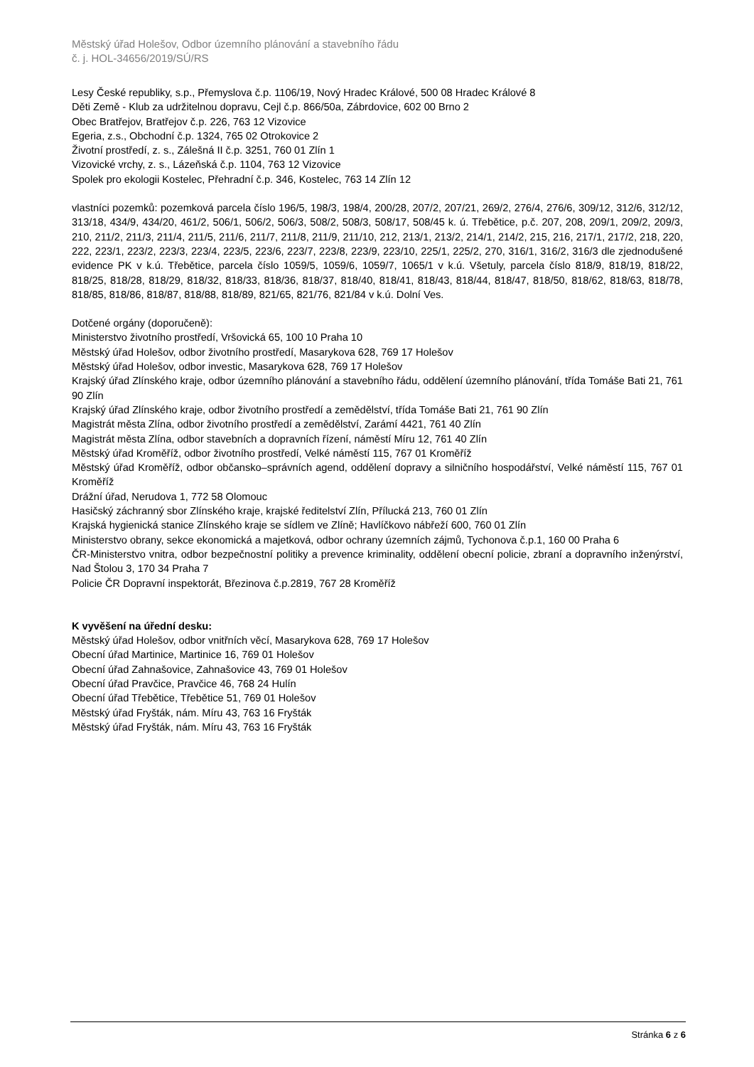Městský úřad Holešov, Odbor územního plánování a stavebního řádu
č. j. HOL-34656/2019/SÚ/RS
Lesy České republiky, s.p., Přemyslova č.p. 1106/19, Nový Hradec Králové, 500 08 Hradec Králové 8
Děti Země - Klub za udržitelnou dopravu, Cejl č.p. 866/50a, Zábrdovice, 602 00 Brno 2
Obec Bratřejov, Bratřejov č.p. 226, 763 12 Vizovice
Egeria, z.s., Obchodní č.p. 1324, 765 02 Otrokovice 2
Životní prostředí, z. s., Zálešná II č.p. 3251, 760 01 Zlín 1
Vizovické vrchy, z. s., Lázeňská č.p. 1104, 763 12 Vizovice
Spolek pro ekologii Kostelec, Přehradní č.p. 346, Kostelec, 763 14 Zlín 12
vlastníci pozemků: pozemková parcela číslo 196/5, 198/3, 198/4, 200/28, 207/2, 207/21, 269/2, 276/4, 276/6, 309/12, 312/6, 312/12, 313/18, 434/9, 434/20, 461/2, 506/1, 506/2, 506/3, 508/2, 508/3, 508/17, 508/45 k. ú. Třebětice, p.č. 207, 208, 209/1, 209/2, 209/3, 210, 211/2, 211/3, 211/4, 211/5, 211/6, 211/7, 211/8, 211/9, 211/10, 212, 213/1, 213/2, 214/1, 214/2, 215, 216, 217/1, 217/2, 218, 220, 222, 223/1, 223/2, 223/3, 223/4, 223/5, 223/6, 223/7, 223/8, 223/9, 223/10, 225/1, 225/2, 270, 316/1, 316/2, 316/3 dle zjednodušené evidence PK v k.ú. Třebětice, parcela číslo 1059/5, 1059/6, 1059/7, 1065/1 v k.ú. Všetuly, parcela číslo 818/9, 818/19, 818/22, 818/25, 818/28, 818/29, 818/32, 818/33, 818/36, 818/37, 818/40, 818/41, 818/43, 818/44, 818/47, 818/50, 818/62, 818/63, 818/78, 818/85, 818/86, 818/87, 818/88, 818/89, 821/65, 821/76, 821/84 v k.ú. Dolní Ves.
Dotčené orgány (doporučeně):
Ministerstvo životního prostředí, Vršovická 65, 100 10 Praha 10
Městský úřad Holešov, odbor životního prostředí, Masarykova 628, 769 17 Holešov
Městský úřad Holešov, odbor investic, Masarykova 628, 769 17 Holešov
Krajský úřad Zlínského kraje, odbor územního plánování a stavebního řádu, oddělení územního plánování, třída Tomáše Bati 21, 761 90 Zlín
Krajský úřad Zlínského kraje, odbor životního prostředí a zemědělství, třída Tomáše Bati 21, 761 90 Zlín
Magistrát města Zlína, odbor životního prostředí a zemědělství, Zarámí 4421, 761 40 Zlín
Magistrát města Zlína, odbor stavebních a dopravních řízení, náměstí Míru 12, 761 40 Zlín
Městský úřad Kroměříž, odbor životního prostředí, Velké náměstí 115, 767 01 Kroměříž
Městský úřad Kroměříž, odbor občansko–správních agend, oddělení dopravy a silničního hospodářství, Velké náměstí 115, 767 01 Kroměříž
Drážní úřad, Nerudova 1, 772 58 Olomouc
Hasičský záchranný sbor Zlínského kraje, krajské ředitelství Zlín, Přílucká 213, 760 01 Zlín
Krajská hygienická stanice Zlínského kraje se sídlem ve Zlíně; Havlíčkovo nábřeží 600, 760 01 Zlín
Ministerstvo obrany, sekce ekonomická a majetková, odbor ochrany územních zájmů, Tychonova č.p.1, 160 00 Praha 6
ČR-Ministerstvo vnitra, odbor bezpečnostní politiky a prevence kriminality, oddělení obecní policie, zbraní a dopravního inženýrství, Nad Štolou 3, 170 34 Praha 7
Policie ČR Dopravní inspektorát, Březinova č.p.2819, 767 28 Kroměříž
K vyvěšení na úřední desku:
Městský úřad Holešov, odbor vnitřních věcí, Masarykova 628, 769 17 Holešov
Obecní úřad Martinice, Martinice 16, 769 01 Holešov
Obecní úřad Zahnašovice, Zahnašovice 43, 769 01 Holešov
Obecní úřad Pravčice, Pravčice 46, 768 24 Hulín
Obecní úřad Třebětice, Třebětice 51, 769 01 Holešov
Městský úřad Fryšták, nám. Míru 43, 763 16 Fryšták
Městský úřad Fryšták, nám. Míru 43, 763 16 Fryšták
Stránka 6 z 6